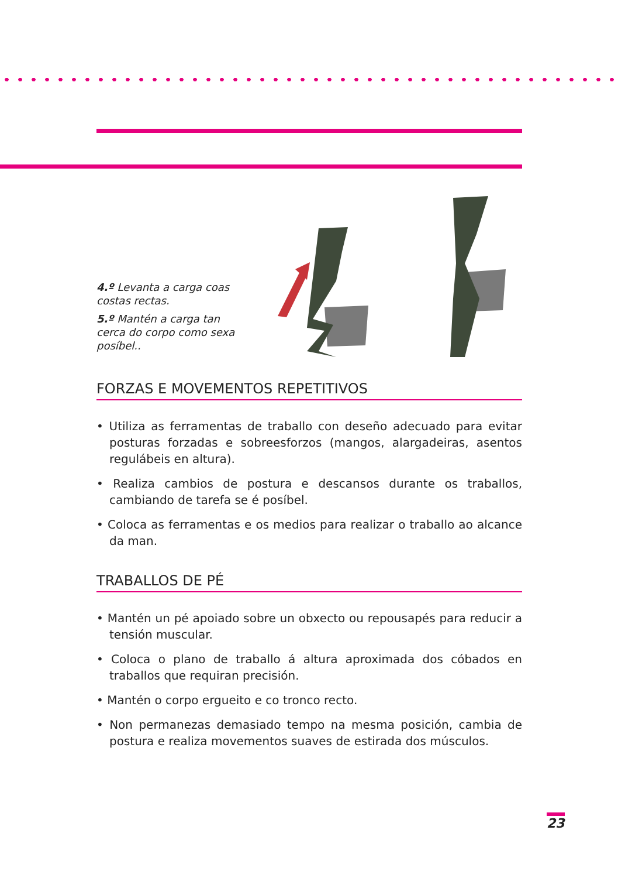4.º Levanta a carga coas costas rectas.
5.º Mantén a carga tan cerca do corpo como sexa posíbel..
FORZAS E MOVEMENTOS REPETITIVOS
• Utiliza as ferramentas de traballo con deseño adecuado para evitar posturas forzadas e sobreesforzos (mangos, alargadeiras, asentos regulábeis en altura).
• Realiza cambios de postura e descansos durante os traballos, cambiando de tarefa se é posíbel.
• Coloca as ferramentas e os medios para realizar o traballo ao alcance da man.
TRABALLOS DE PÉ
• Mantén un pé apoiado sobre un obxecto ou repousapés para reducir a tensión muscular.
• Coloca o plano de traballo á altura aproximada dos cóbados en traballos que requiran precisión.
• Mantén o corpo ergueito e co tronco recto.
• Non permanezas demasiado tempo na mesma posición, cambia de postura e realiza movementos suaves de estirada dos músculos.
23